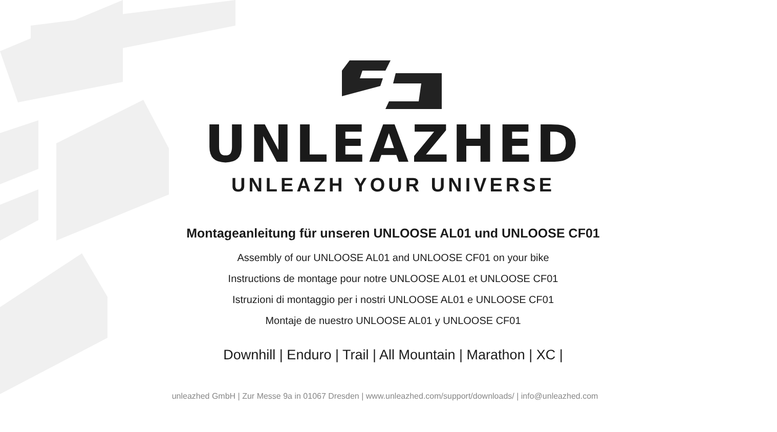UNLEAZHED
UNLEAZH YOUR UNIVERSE
Montageanleitung für unseren UNLOOSE AL01 und UNLOOSE CF01
Assembly of our UNLOOSE AL01 and UNLOOSE CF01 on your bike
Instructions de montage pour notre UNLOOSE AL01 et UNLOOSE CF01
Istruzioni di montaggio per i nostri UNLOOSE AL01 e UNLOOSE CF01
Montaje de nuestro UNLOOSE AL01 y UNLOOSE CF01
Downhill | Enduro | Trail | All Mountain | Marathon | XC |
unleazhed GmbH | Zur Messe 9a in 01067 Dresden | www.unleazhed.com/support/downloads/ | info@unleazhed.com